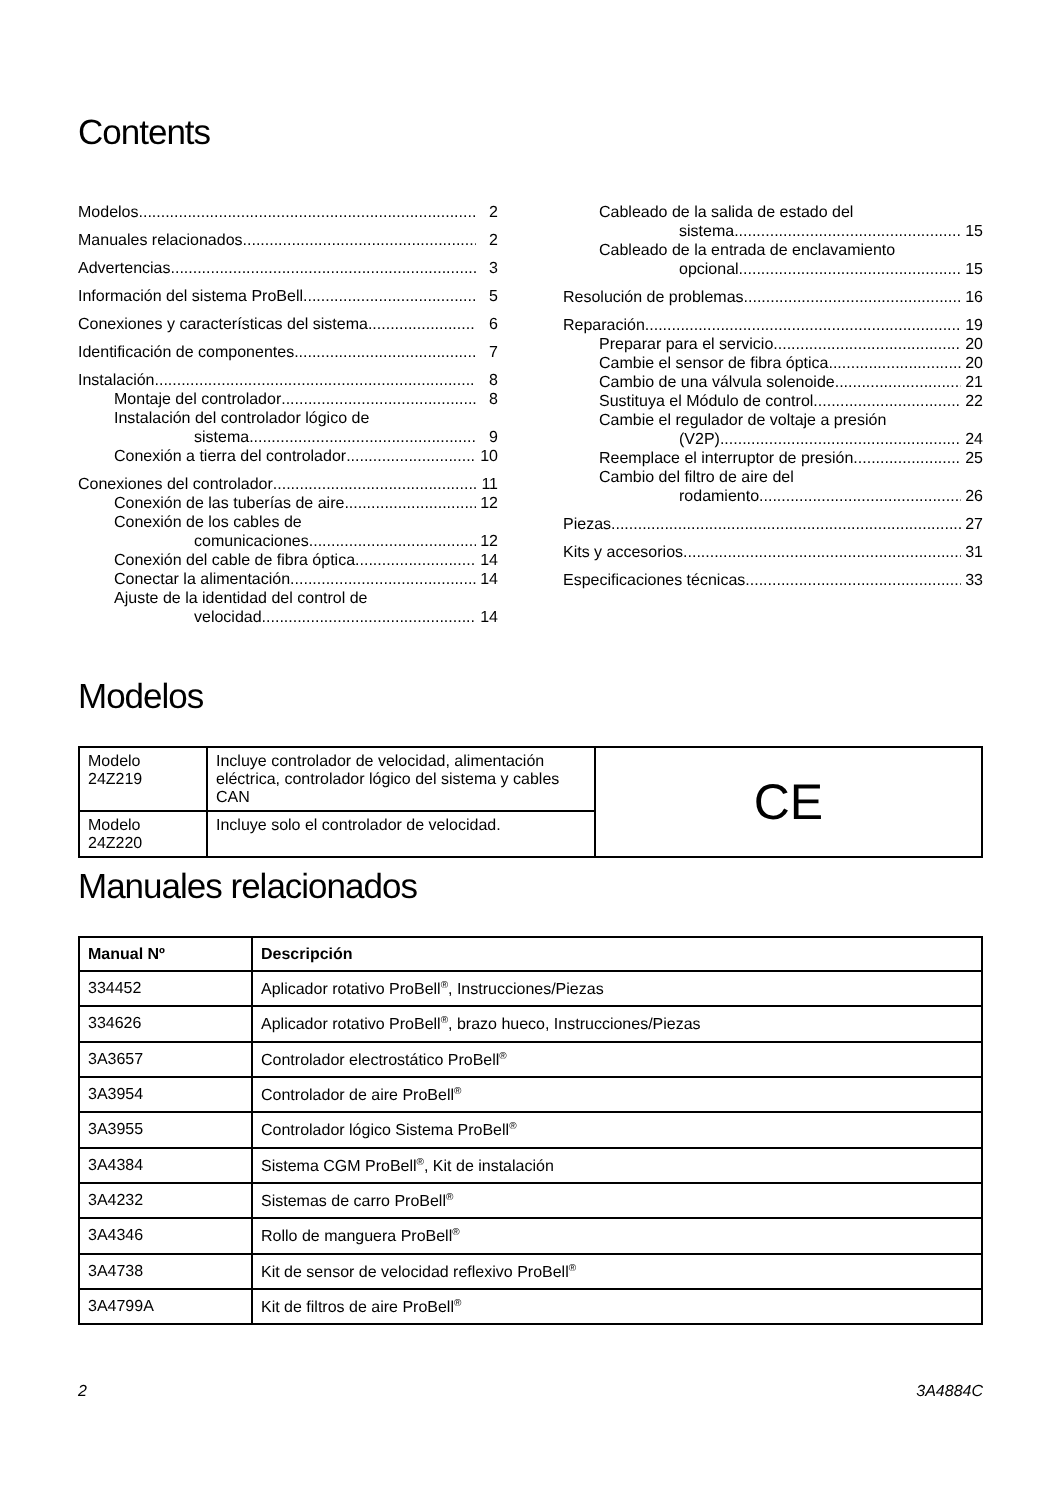Contents
Modelos 2
Manuales relacionados 2
Advertencias 3
Información del sistema ProBell 5
Conexiones y características del sistema 6
Identificación de componentes 7
Instalación 8
Montaje del controlador 8
Instalación del controlador lógico de
sistema 9
Conexión a tierra del controlador 10
Conexiones del controlador 11
Conexión de las tuberías de aire 12
Conexión de los cables de
comunicaciones 12
Conexión del cable de fibra óptica 14
Conectar la alimentación 14
Ajuste de la identidad del control de
velocidad 14
Cableado de la salida de estado del
sistema 15
Cableado de la entrada de enclavamiento
opcional 15
Resolución de problemas 16
Reparación 19
Preparar para el servicio 20
Cambie el sensor de fibra óptica 20
Cambio de una válvula solenoide 21
Sustituya el Módulo de control 22
Cambie el regulador de voltaje a presión
(V2P) 24
Reemplace el interruptor de presión 25
Cambio del filtro de aire del
rodamiento 26
Piezas 27
Kits y accesorios 31
Especificaciones técnicas 33
Modelos
| Modelo 24Z219 | Incluye controlador de velocidad, alimentación eléctrica, controlador lógico del sistema y cables CAN | CE |
| Modelo 24Z220 | Incluye solo el controlador de velocidad. | |
Manuales relacionados
| Manual Nº | Descripción |
| --- | --- |
| 334452 | Aplicador rotativo ProBell<sup>®</sup>, Instrucciones/Piezas |
| 334626 | Aplicador rotativo ProBell<sup>®</sup>, brazo hueco, Instrucciones/Piezas |
| 3A3657 | Controlador electrostático ProBell<sup>®</sup> |
| 3A3954 | Controlador de aire ProBell<sup>®</sup> |
| 3A3955 | Controlador lógico Sistema ProBell<sup>®</sup> |
| 3A4384 | Sistema CGM ProBell<sup>®</sup>, Kit de instalación |
| 3A4232 | Sistemas de carro ProBell<sup>®</sup> |
| 3A4346 | Rollo de manguera ProBell<sup>®</sup> |
| 3A4738 | Kit de sensor de velocidad reflexivo ProBell<sup>®</sup> |
| 3A4799A | Kit de filtros de aire ProBell<sup>®</sup> |
2 3A4884C